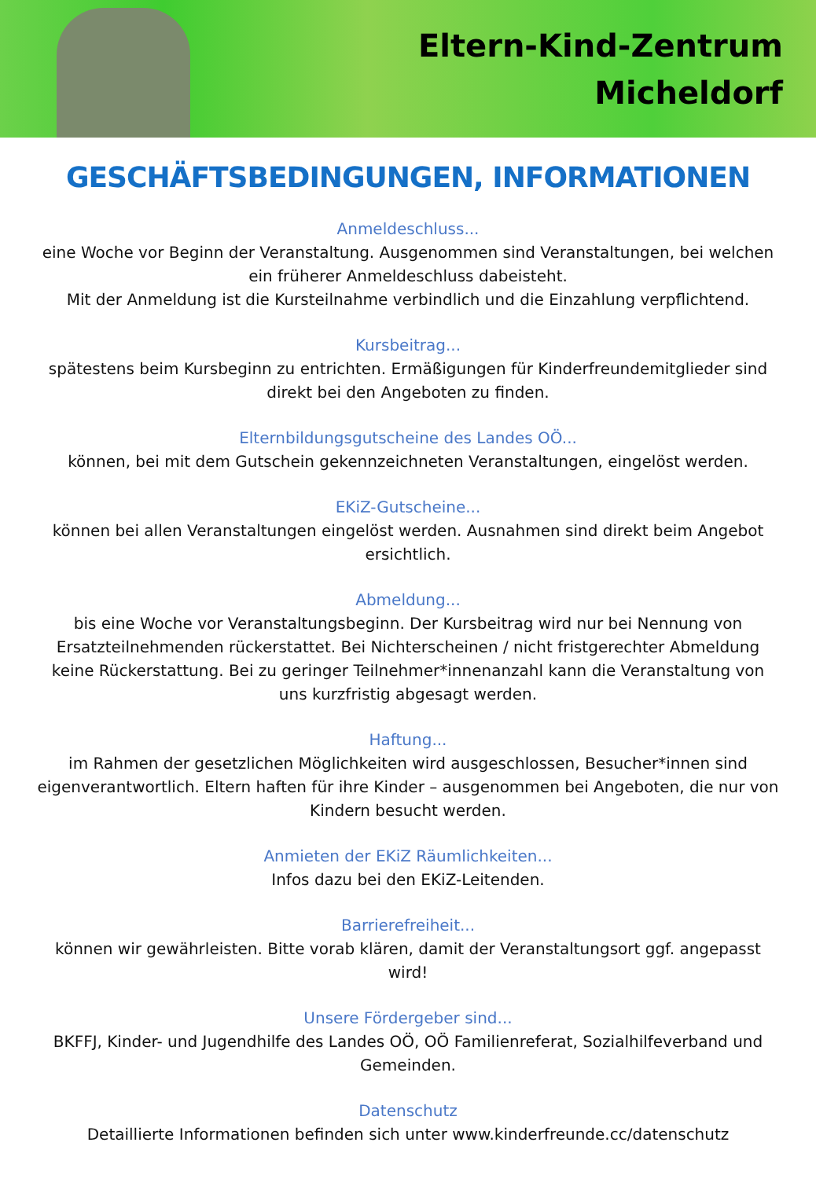Eltern-Kind-Zentrum
Micheldorf
GESCHÄFTSBEDINGUNGEN, INFORMATIONEN
Anmeldeschluss...
eine Woche vor Beginn der Veranstaltung. Ausgenommen sind Veranstaltungen, bei welchen ein früherer Anmeldeschluss dabeisteht.
Mit der Anmeldung ist die Kursteilnahme verbindlich und die Einzahlung verpflichtend.
Kursbeitrag...
spätestens beim Kursbeginn zu entrichten. Ermäßigungen für Kinderfreundemitglieder sind direkt bei den Angeboten zu finden.
Elternbildungsgutscheine des Landes OÖ...
können, bei mit dem Gutschein gekennzeichneten Veranstaltungen, eingelöst werden.
EKiZ-Gutscheine...
können bei allen Veranstaltungen eingelöst werden. Ausnahmen sind direkt beim Angebot ersichtlich.
Abmeldung...
bis eine Woche vor Veranstaltungsbeginn. Der Kursbeitrag wird nur bei Nennung von Ersatzteilnehmenden rückerstattet. Bei Nichterscheinen / nicht fristgerechter Abmeldung keine Rückerstattung. Bei zu geringer Teilnehmer*innenanzahl kann die Veranstaltung von uns kurzfristig abgesagt werden.
Haftung...
im Rahmen der gesetzlichen Möglichkeiten wird ausgeschlossen, Besucher*innen sind eigenverantwortlich. Eltern haften für ihre Kinder – ausgenommen bei Angeboten, die nur von Kindern besucht werden.
Anmieten der EKiZ Räumlichkeiten...
Infos dazu bei den EKiZ-Leitenden.
Barrierefreiheit...
können wir gewährleisten. Bitte vorab klären, damit der Veranstaltungsort ggf. angepasst wird!
Unsere Fördergeber sind...
BKFFJ, Kinder- und Jugendhilfe des Landes OÖ, OÖ Familienreferat, Sozialhilfeverband und Gemeinden.
Datenschutz
Detaillierte Informationen befinden sich unter www.kinderfreunde.cc/datenschutz